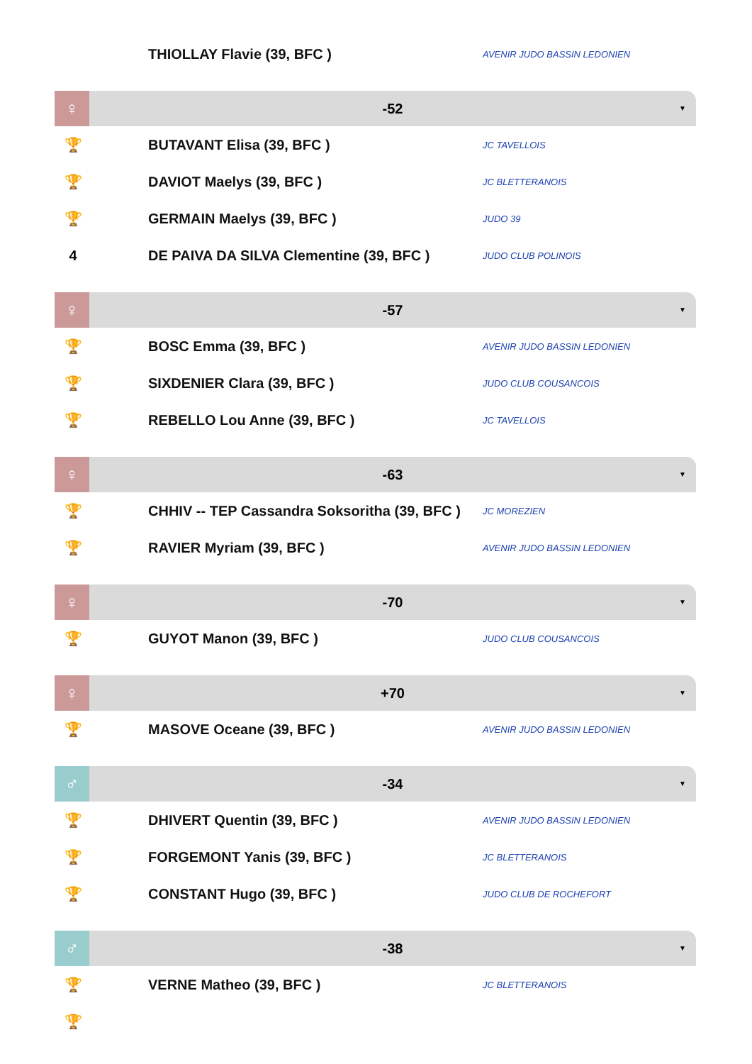| | THIOLLAY Flavie (39, BFC ) | AVENIR JUDO BASSIN LEDONIEN |
♀
-52 ▼
| 🏆 | BUTAVANT Elisa (39, BFC ) | JC TAVELLOIS |
| 🏆 | DAVIOT Maelys (39, BFC ) | JC BLETTERANOIS |
| 🏆 | GERMAIN Maelys (39, BFC ) | JUDO 39 |
| 4 | DE PAIVA DA SILVA Clementine (39, BFC ) | JUDO CLUB POLINOIS |
♀
-57 ▼
| 🏆 | BOSC Emma (39, BFC ) | AVENIR JUDO BASSIN LEDONIEN |
| 🏆 | SIXDENIER Clara (39, BFC ) | JUDO CLUB COUSANCOIS |
| 🏆 | REBELLO Lou Anne (39, BFC ) | JC TAVELLOIS |
♀
-63 ▼
| 🏆 | CHHIV -- TEP Cassandra Soksoritha (39, BFC ) | JC MOREZIEN |
| 🏆 | RAVIER Myriam (39, BFC ) | AVENIR JUDO BASSIN LEDONIEN |
♀
-70 ▼
| 🏆 | GUYOT Manon (39, BFC ) | JUDO CLUB COUSANCOIS |
♀
+70 ▼
| 🏆 | MASOVE Oceane (39, BFC ) | AVENIR JUDO BASSIN LEDONIEN |
♂
-34 ▼
| 🏆 | DHIVERT Quentin (39, BFC ) | AVENIR JUDO BASSIN LEDONIEN |
| 🏆 | FORGEMONT Yanis (39, BFC ) | JC BLETTERANOIS |
| 🏆 | CONSTANT Hugo (39, BFC ) | JUDO CLUB DE ROCHEFORT |
♂
-38 ▼
| 🏆 | VERNE Matheo (39, BFC ) | JC BLETTERANOIS |
| 🏆 | | |